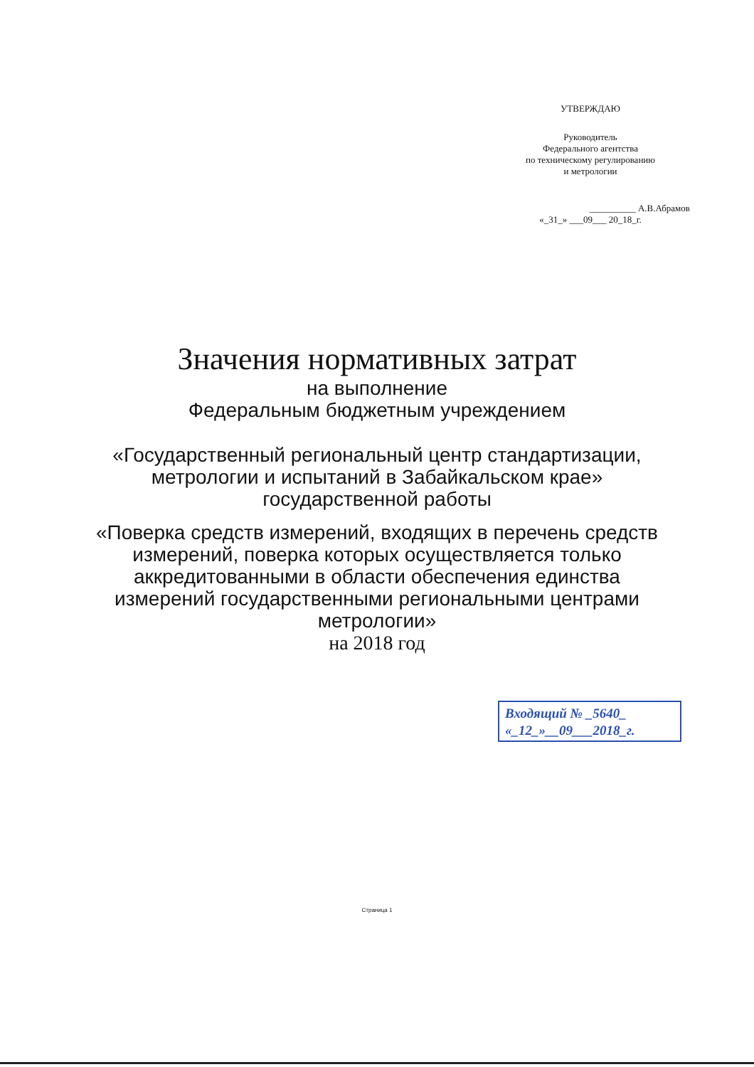УТВЕРЖДАЮ
Руководитель
Федерального агентства
по техническому регулированию
и метрологии
__________ А.В.Абрамов
«_31_» ___09___ 20_18_г.
Значения нормативных затрат
на выполнение
Федеральным бюджетным учреждением
«Государственный региональный центр стандартизации,
метрологии и испытаний в Забайкальском крае»
государственной работы
«Поверка средств измерений, входящих в перечень средств
измерений, поверка которых осуществляется только
аккредитованными в области обеспечения единства
измерений государственными региональными центрами
метрологии»
на 2018 год
Входящий № _5640_
«_12_»__09___2018_г.
Страница 1